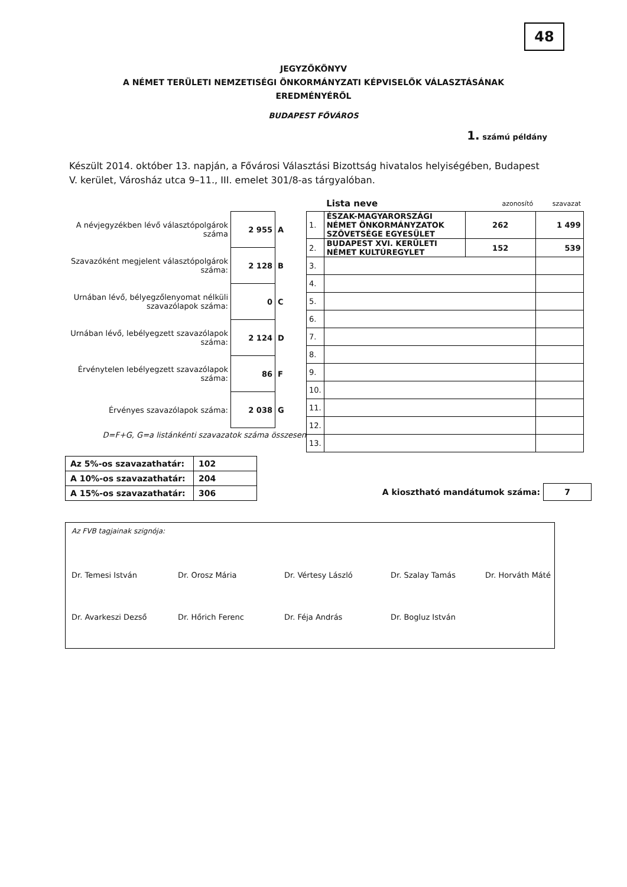48
JEGYZŐKÖNYV
A NÉMET TERÜLETI NEMZETISÉGI ÖNKORMÁNYZATI KÉPVISELŐK VÁLASZTÁSÁNAK
EREDMÉNYÉRŐL
BUDAPEST FŐVÁROS
1. számú példány
Készült 2014. október 13. napján, a Fővárosi Választási Bizottság hivatalos helyiségében, Budapest V. kerület, Városház utca 9–11., III. emelet 301/8-as tárgyalóban.
| A névjegyzékben lévő választópolgárok száma | 2 955 | A |
| Szavazóként megjelent választópolgárok száma: | 2 128 | B |
| Urnában lévő, bélyegzőlenyomat nélküli szavazólapok száma: | 0 | C |
| Urnában lévő, lebélyegzett szavazólapok száma: | 2 124 | D |
| Érvénytelen lebélyegzett szavazólapok száma: | 86 | F |
| Érvényes szavazólapok száma: | 2 038 | G |
D=F+G, G=a listánkénti szavazatok száma összesen
| | Lista neve | azonosító | szavazat |
| --- | --- | --- | --- |
| 1. | ÉSZAK-MAGYARORSZÁGI NÉMET ÖNKORMÁNYZATOK SZÖVETSÉGE EGYESÜLET | 262 | 1 499 |
| 2. | BUDAPEST XVI. KERÜLETI NÉMET KULTÚREGYLET | 152 | 539 |
| 3. | | | |
| 4. | | | |
| 5. | | | |
| 6. | | | |
| 7. | | | |
| 8. | | | |
| 9. | | | |
| 10. | | | |
| 11. | | | |
| 12. | | | |
| 13. | | | |
| Az 5%-os szavazathatár: | 102 |
| A 10%-os szavazathatár: | 204 |
| A 15%-os szavazathatár: | 306 |
A kiosztható mandátumok száma: 7
Az FVB tagjainak szignója:
Dr. Temesi István Dr. Orosz Mária Dr. Vértesy László Dr. Szalay Tamás Dr. Horváth Máté Dr. Avarkeszi Dezső Dr. Hőrich Ferenc Dr. Féja András Dr. Bogluz István